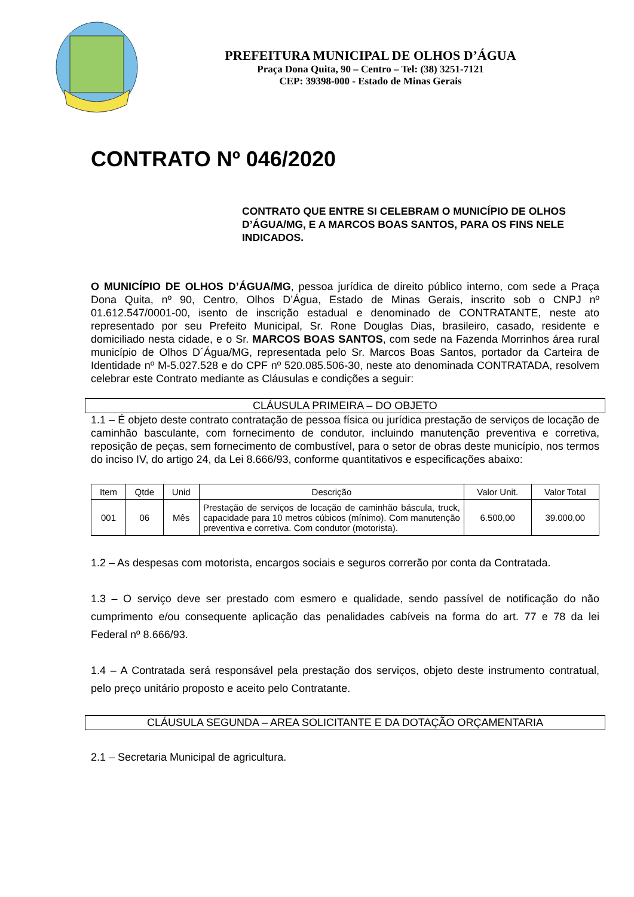PREFEITURA MUNICIPAL DE OLHOS D’ÁGUA
Praça Dona Quita, 90 – Centro – Tel: (38) 3251-7121
CEP: 39398-000 - Estado de Minas Gerais
CONTRATO Nº 046/2020
CONTRATO QUE ENTRE SI CELEBRAM O MUNICÍPIO DE OLHOS D’ÁGUA/MG, E A MARCOS BOAS SANTOS, PARA OS FINS NELE INDICADOS.
O MUNICÍPIO DE OLHOS D’ÁGUA/MG, pessoa jurídica de direito público interno, com sede a Praça Dona Quita, nº 90, Centro, Olhos D’Água, Estado de Minas Gerais, inscrito sob o CNPJ nº 01.612.547/0001-00, isento de inscrição estadual e denominado de CONTRATANTE, neste ato representado por seu Prefeito Municipal, Sr. Rone Douglas Dias, brasileiro, casado, residente e domiciliado nesta cidade, e o Sr. MARCOS BOAS SANTOS, com sede na Fazenda Morrinhos área rural município de Olhos D´Água/MG, representada pelo Sr. Marcos Boas Santos, portador da Carteira de Identidade nº M-5.027.528 e do CPF nº 520.085.506-30, neste ato denominada CONTRATADA, resolvem celebrar este Contrato mediante as Cláusulas e condições a seguir:
CLÁUSULA PRIMEIRA – DO OBJETO
1.1 – É objeto deste contrato contratação de pessoa física ou jurídica prestação de serviços de locação de caminhão basculante, com fornecimento de condutor, incluindo manutenção preventiva e corretiva, reposição de peças, sem fornecimento de combustível, para o setor de obras deste município, nos termos do inciso IV, do artigo 24, da Lei 8.666/93, conforme quantitativos e especificações abaixo:
| Item | Qtde | Unid | Descrição | Valor Unit. | Valor Total |
| --- | --- | --- | --- | --- | --- |
| 001 | 06 | Mês | Prestação de serviços de locação de caminhão báscula, truck, capacidade para 10 metros cúbicos (mínimo). Com manutenção preventiva e corretiva. Com condutor (motorista). | 6.500,00 | 39.000,00 |
1.2 – As despesas com motorista, encargos sociais e seguros correrão por conta da Contratada.
1.3 – O serviço deve ser prestado com esmero e qualidade, sendo passível de notificação do não cumprimento e/ou consequente aplicação das penalidades cabíveis na forma do art. 77 e 78 da lei Federal nº 8.666/93.
1.4 – A Contratada será responsável pela prestação dos serviços, objeto deste instrumento contratual, pelo preço unitário proposto e aceito pelo Contratante.
CLÁUSULA SEGUNDA – AREA SOLICITANTE E DA DOTAÇÃO ORÇAMENTARIA
2.1 – Secretaria Municipal de agricultura.